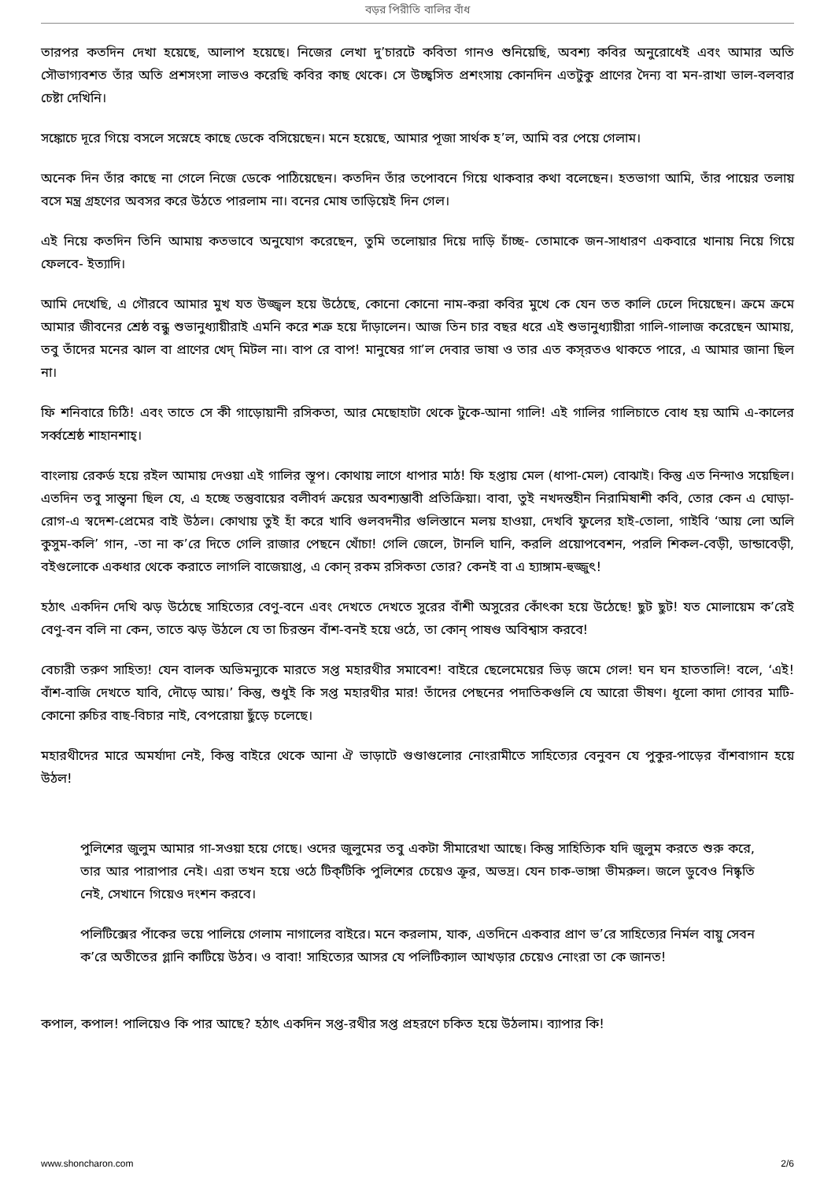বড়র পিরীতি বালির বাঁধ
তারপর কতদিন দেখা হয়েছে, আলাপ হয়েছে। নিজের লেখা দু’চারটে কবিতা গানও শুনিয়েছি, অবশ্য কবির অনুরোধেই এবং আমার অতি সৌভাগ্যবশত তাঁর অতি প্রশসংসা লাভও করেছি কবির কাছ থেকে। সে উচ্ছ্বসিত প্রশংসায় কোনদিন এতটুকু প্রাণের দৈন্য বা মন-রাখা ভাল-বলবার চেষ্টা দেখিনি।
সঙ্কোচে দূরে গিয়ে বসলে সস্নেহে কাছে ডেকে বসিয়েছেন। মনে হয়েছে, আমার পূজা সার্থক হ’ল, আমি বর পেয়ে গেলাম।
অনেক দিন তাঁর কাছে না গেলে নিজে ডেকে পাঠিয়েছেন। কতদিন তাঁর তপোবনে গিয়ে থাকবার কথা বলেছেন। হতভাগা আমি, তাঁর পায়ের তলায় বসে মন্ত্র গ্রহণের অবসর করে উঠতে পারলাম না। বনের মোষ তাড়িয়েই দিন গেল।
এই নিয়ে কতদিন তিনি আমায় কতভাবে অনুযোগ করেছেন, তুমি তলোয়ার দিয়ে দাড়ি চাঁচ্ছ- তোমাকে জন-সাধারণ একবারে খানায় নিয়ে গিয়ে ফেলবে- ইত্যাদি।
আমি দেখেছি, এ গৌরবে আমার মুখ যত উজ্জ্বল হয়ে উঠেছে, কোনো কোনো নাম-করা কবির মুখে কে যেন তত কালি ঢেলে দিয়েছেন। ক্রমে ক্রমে আমার জীবনের শ্রেষ্ঠ বন্ধু শুভানুধ্যায়ীরাই এমনি করে শত্রু হয়ে দাঁড়ালেন। আজ তিন চার বছর ধরে এই শুভানুধ্যায়ীরা গালি-গালাজ করেছেন আমায়, তবু তাঁদের মনের ঝাল বা প্রাণের খেদ্ মিটল না। বাপ রে বাপ! মানুষের গা’ল দেবার ভাষা ও তার এত কস্‌রতও থাকতে পারে, এ আমার জানা ছিল না।
ফি শনিবারে চিঠি! এবং তাতে সে কী গাড়োয়ানী রসিকতা, আর মেছোহাটা থেকে টুকে-আনা গালি! এই গালির গালিচাতে বোধ হয় আমি এ-কালের সর্ব্বশ্রেষ্ঠ শাহানশাহ্।
বাংলায় রেকর্ড হয়ে রইল আমায় দেওয়া এই গালির স্তূপ। কোথায় লাগে ধাপার মাঠ! ফি হপ্তায় মেল (ধাপা-মেল) বোঝাই। কিন্তু এত নিন্দাও সয়েছিল। এতদিন তবু সান্ত্বনা ছিল যে, এ হচ্ছে তন্তুবায়ের বলীবর্দ ক্রয়ের অবশ্যম্ভাবী প্রতিক্রিয়া। বাবা, তুই নখদন্তহীন নিরামিষাশী কবি, তোর কেন এ ঘোড়া-রোগ-এ স্বদেশ-প্রেমের বাই উঠল। কোথায় তুই হাঁ করে খাবি গুলবদনীর গুলিস্তানে মলয় হাওয়া, দেখবি ফুলের হাই-তোলা, গাইবি ‘আয় লো অলি কুসুম-কলি’ গান, -তা না ক’রে দিতে গেলি রাজার পেছনে খোঁচা! গেলি জেলে, টানলি ঘানি, করলি প্রয়োপবেশন, পরলি শিকল-বেড়ী, ডান্ডাবেড়ী, বইগুলোকে একধার থেকে করাতে লাগলি বাজেয়াপ্ত, এ কোন্ রকম রসিকতা তোর? কেনই বা এ হ্যাঙ্গাম-হুজ্জুৎ!
হঠাৎ একদিন দেখি ঝড় উঠেছে সাহিত্যের বেণু-বনে এবং দেখতে দেখতে সুরের বাঁশী অসুরের কোঁৎকা হয়ে উঠেছে! ছুট ছুট! যত মোলায়েম ক’রেই বেণু-বন বলি না কেন, তাতে ঝড় উঠলে যে তা চিরন্তন বাঁশ-বনই হয়ে ওঠে, তা কোন্ পাষণ্ড অবিশ্বাস করবে!
বেচারী তরুণ সাহিত্য! যেন বালক অভিমন্যুকে মারতে সপ্ত মহারথীর সমাবেশ! বাইরে ছেলেমেয়ের ভিড় জমে গেল! ঘন ঘন হাততালি! বলে, ‘এই! বাঁশ-বাজি দেখতে যাবি, দৌড়ে আয়।’ কিন্তু, শুধুই কি সপ্ত মহারথীর মার! তাঁদের পেছনের পদাতিকগুলি যে আরো ভীষণ। ধূলো কাদা গোবর মাটি- কোনো রুচির বাছ-বিচার নাই, বেপরোয়া ছুঁড়ে চলেছে।
মহারথীদের মারে অমর্যাদা নেই, কিন্তু বাইরে থেকে আনা ঐ ভাড়াটে গুণ্ডাগুলোর নোংরামীতে সাহিত্যের বেনুবন যে পুকুর-পাড়ের বাঁশবাগান হয়ে উঠল!
পুলিশের জুলুম আমার গা-সওয়া হয়ে গেছে। ওদের জুলুমের তবু একটা সীমারেখা আছে। কিন্তু সাহিত্যিক যদি জুলুম করতে শুরু করে, তার আর পারাপার নেই। এরা তখন হয়ে ওঠে টিক্‌টিকি পুলিশের চেয়েও ক্রূর, অভদ্র। যেন চাক-ভাঙ্গা ভীমরুল। জলে ডুবেও নিষ্কৃতি নেই, সেখানে গিয়েও দংশন করবে।
পলিটিক্সের পাঁকের ভয়ে পালিয়ে গেলাম নাগালের বাইরে। মনে করলাম, যাক, এতদিনে একবার প্রাণ ভ’রে সাহিত্যের নির্মল বায়ু সেবন ক’রে অতীতের গ্লানি কাটিয়ে উঠব। ও বাবা! সাহিত্যের আসর যে পলিটিক্যাল আখড়ার চেয়েও নোংরা তা কে জানত!
কপাল, কপাল! পালিয়েও কি পার আছে? হঠাৎ একদিন সপ্ত-রথীর সপ্ত প্রহরণে চকিত হয়ে উঠলাম। ব্যাপার কি!
www.shoncharon.com 2/6